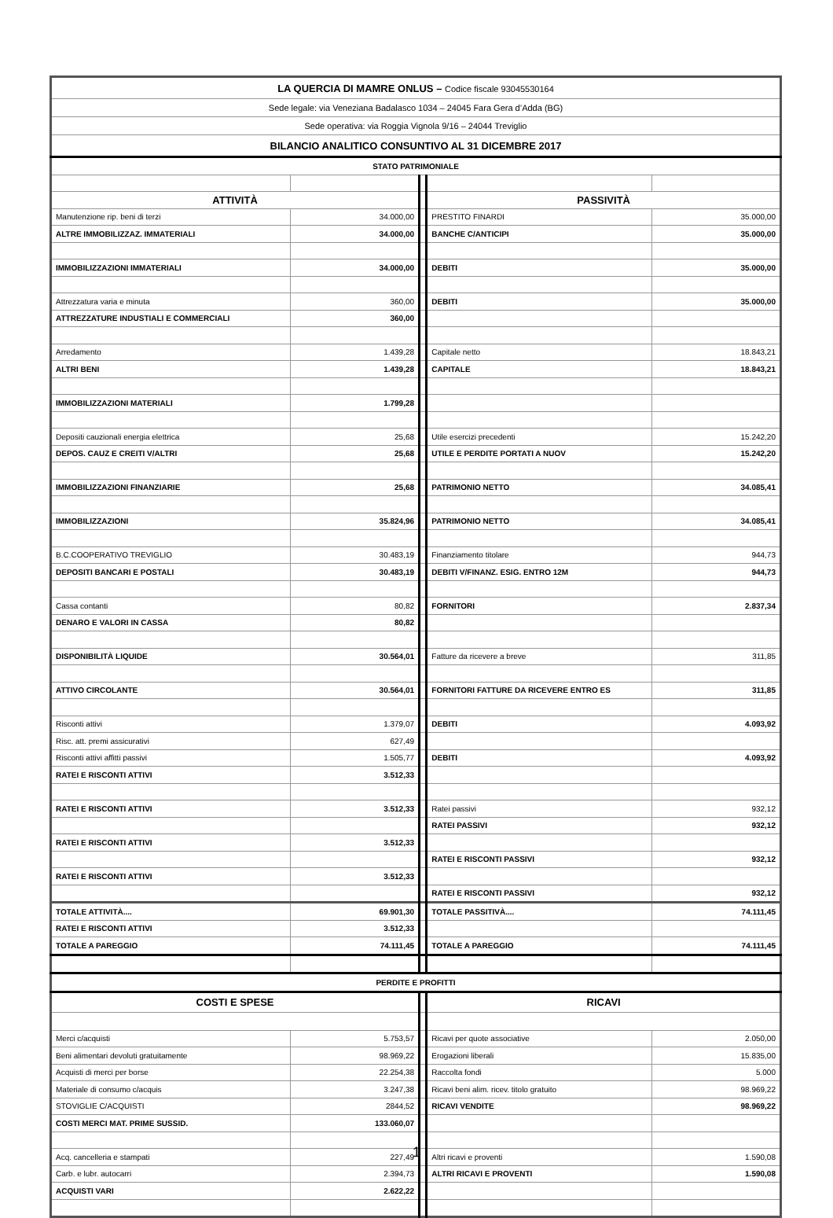| LA QUERCIA DI MAMRE ONLUS – Codice fiscale 93045530164 | | | | |
| Sede legale: via Veneziana Badalasco 1034 – 24045 Fara Gera d’Adda (BG) | | | | |
| Sede operativa: via Roggia Vignola 9/16 – 24044 Treviglio | | | | |
| BILANCIO ANALITICO CONSUNTIVO AL 31 DICEMBRE 2017 | | | | |
| STATO PATRIMONIALE | | | | |
| ATTIVITÀ | | | PASSIVITÀ | |
| Manutenzione rip. beni di terzi | 34.000,00 | | PRESTITO FINARDI | 35.000,00 |
| ALTRE IMMOBILIZZAZ. IMMATERIALI | 34.000,00 | | BANCHE C/ANTICIPI | 35.000,00 |
| IMMOBILIZZAZIONI IMMATERIALI | 34.000,00 | | DEBITI | 35.000,00 |
| Attrezzatura varia e minuta | 360,00 | | DEBITI | 35.000,00 |
| ATTREZZATURE INDUSTIALI E COMMERCIALI | 360,00 | | | |
| Arredamento | 1.439,28 | | Capitale netto | 18.843,21 |
| ALTRI BENI | 1.439,28 | | CAPITALE | 18.843,21 |
| IMMOBILIZZAZIONI MATERIALI | 1.799,28 | | | |
| Depositi cauzionali energia elettrica | 25,68 | | Utile esercizi precedenti | 15.242,20 |
| DEPOS. CAUZ E CREITI V/ALTRI | 25,68 | | UTILE E PERDITE PORTATI A NUOV | 15.242,20 |
| IMMOBILIZZAZIONI FINANZIARIE | 25,68 | | PATRIMONIO NETTO | 34.085,41 |
| IMMOBILIZZAZIONI | 35.824,96 | | PATRIMONIO NETTO | 34.085,41 |
| B.C.COOPERATIVO TREVIGLIO | 30.483,19 | | Finanziamento titolare | 944,73 |
| DEPOSITI BANCARI E POSTALI | 30.483,19 | | DEBITI V/FINANZ. ESIG. ENTRO 12M | 944,73 |
| Cassa contanti | 80,82 | | FORNITORI | 2.837,34 |
| DENARO E VALORI IN CASSA | 80,82 | | | |
| DISPONIBILITÀ LIQUIDE | 30.564,01 | | Fatture da ricevere a breve | 311,85 |
| ATTIVO CIRCOLANTE | 30.564,01 | | FORNITORI FATTURE DA RICEVERE ENTRO ES | 311,85 |
| Risconti attivi | 1.379,07 | | DEBITI | 4.093,92 |
| Risc. att. premi assicurativi | 627,49 | | | |
| Risconti attivi affitti passivi | 1.505,77 | | DEBITI | 4.093,92 |
| RATEI E RISCONTI ATTIVI | 3.512,33 | | | |
| RATEI E RISCONTI ATTIVI | 3.512,33 | | Ratei passivi | 932,12 |
| | | | RATEI PASSIVI | 932,12 |
| RATEI E RISCONTI ATTIVI | 3.512,33 | | | |
| | | | RATEI E RISCONTI PASSIVI | 932,12 |
| RATEI E RISCONTI ATTIVI | 3.512,33 | | | |
| | | | RATEI E RISCONTI PASSIVI | 932,12 |
| TOTALE ATTIVITÀ.... | 69.901,30 | | TOTALE PASSITIVÀ.... | 74.111,45 |
| RATEI E RISCONTI ATTIVI | 3.512,33 | | | |
| TOTALE A PAREGGIO | 74.111,45 | | TOTALE A PAREGGIO | 74.111,45 |
| PERDITE E PROFITTI | | | | |
| COSTI E SPESE | | | RICAVI | |
| Merci c/acquisti | 5.753,57 | | Ricavi per quote associative | 2.050,00 |
| Beni alimentari devoluti gratuitamente | 98.969,22 | | Erogazioni liberali | 15.835,00 |
| Acquisti di merci per borse | 22.254,38 | | Raccolta fondi | 5.000 |
| Materiale di consumo c/acquis | 3.247,38 | | Ricavi beni alim. ricev. titolo gratuito | 98.969,22 |
| STOVIGLIE C/ACQUISTI | 2844,52 | | RICAVI VENDITE | 98.969,22 |
| COSTI MERCI MAT. PRIME SUSSID. | 133.060,07 | | | |
| Acq. cancelleria e stampati | 227,49 | | Altri ricavi e proventi | 1.590,08 |
| Carb. e lubr. autocarri | 2.394,73 | | ALTRI RICAVI E PROVENTI | 1.590,08 |
| ACQUISTI VARI | 2.622,22 | | | |
1